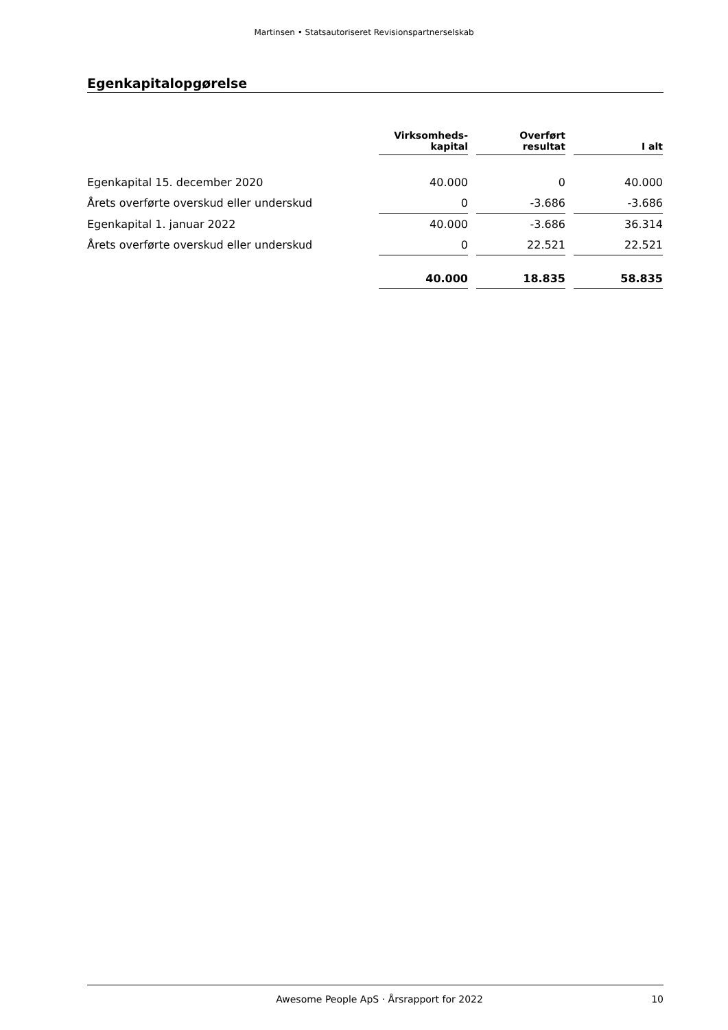Martinsen • Statsautoriseret Revisionspartnerselskab
Egenkapitalopgørelse
| | Virksomheds- kapital | | Overført resultat | | I alt |
| --- | --- | --- | --- | --- | --- |
| Egenkapital 15. december 2020 | 40.000 | | 0 | | 40.000 |
| Årets overførte overskud eller underskud | 0 | | -3.686 | | -3.686 |
| Egenkapital 1. januar 2022 | 40.000 | | -3.686 | | 36.314 |
| Årets overførte overskud eller underskud | 0 | | 22.521 | | 22.521 |
| | 40.000 | | 18.835 | | 58.835 |
Awesome People ApS · Årsrapport for 2022 10